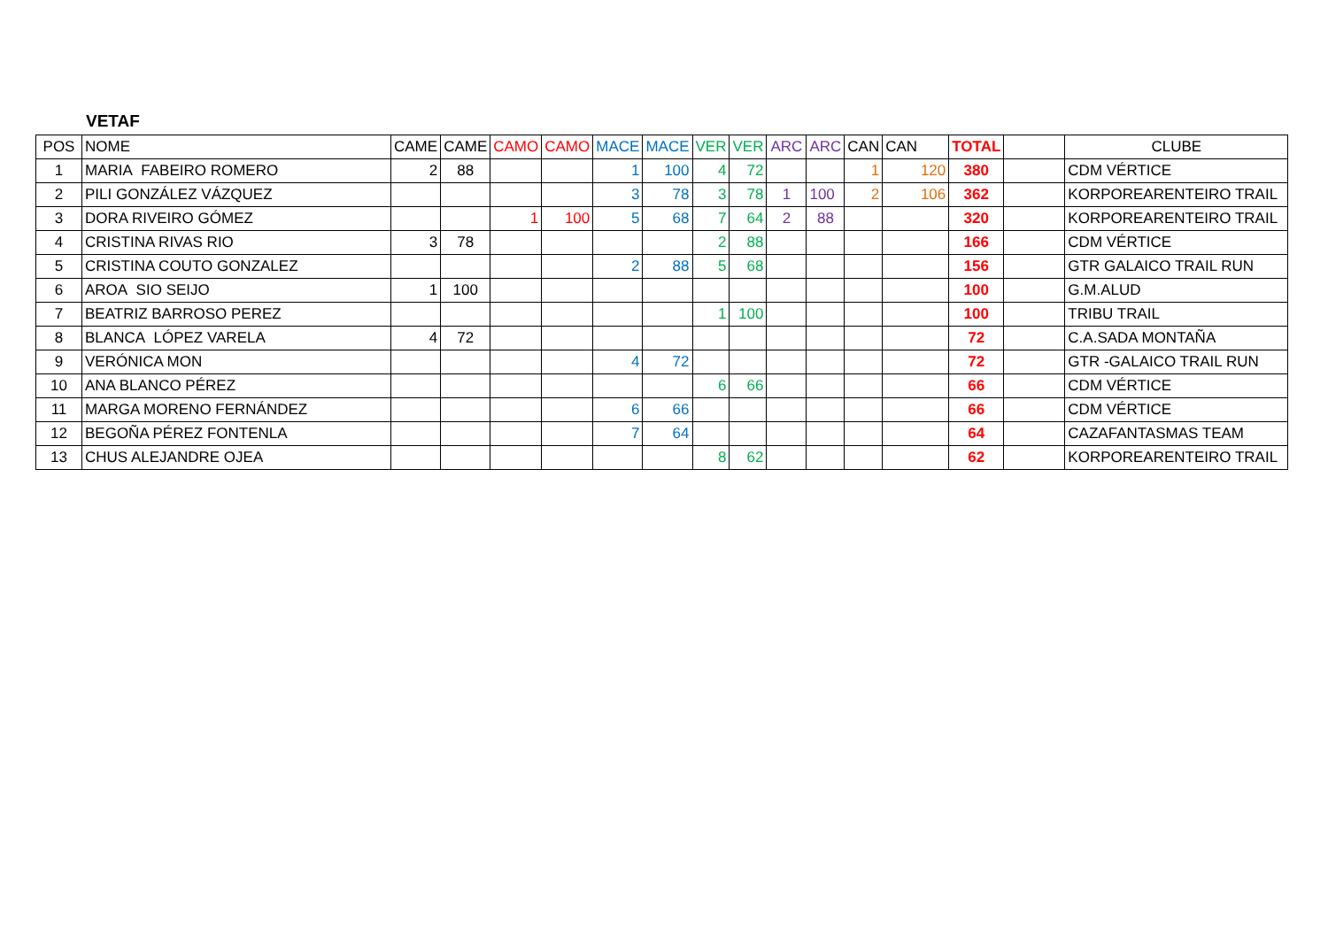VETAF
| POS | NOME | CAME | CAME | CAMO | CAMO | MACE | MACE | VER | VER | ARC | ARC | CAN | CAN | TOTAL | | CLUBE |
| --- | --- | --- | --- | --- | --- | --- | --- | --- | --- | --- | --- | --- | --- | --- | --- | --- |
| 1 | MARIA FABEIRO ROMERO | 2 | 88 | | | 1 | 100 | 4 | 72 | | | 1 | 120 | 380 | | CDM VÉRTICE |
| 2 | PILI GONZÁLEZ VÁZQUEZ | | | | | 3 | 78 | 3 | 78 | 1 | 100 | 2 | 106 | 362 | | KORPOREARENTEIRO TRAIL |
| 3 | DORA RIVEIRO GÓMEZ | | | 1 | 100 | 5 | 68 | 7 | 64 | 2 | 88 | | | 320 | | KORPOREARENTEIRO TRAIL |
| 4 | CRISTINA RIVAS RIO | 3 | 78 | | | | | 2 | 88 | | | | | 166 | | CDM VÉRTICE |
| 5 | CRISTINA COUTO GONZALEZ | | | | | 2 | 88 | 5 | 68 | | | | | 156 | | GTR GALAICO TRAIL RUN |
| 6 | AROA SIO SEIJO | 1 | 100 | | | | | | | | | | | 100 | | G.M.ALUD |
| 7 | BEATRIZ BARROSO PEREZ | | | | | | | 1 | 100 | | | | | 100 | | TRIBU TRAIL |
| 8 | BLANCA LÓPEZ VARELA | 4 | 72 | | | | | | | | | | | 72 | | C.A.SADA MONTAÑA |
| 9 | VERÓNICA MON | | | | | 4 | 72 | | | | | | | 72 | | GTR -GALAICO TRAIL RUN |
| 10 | ANA BLANCO PÉREZ | | | | | | | 6 | 66 | | | | | 66 | | CDM VÉRTICE |
| 11 | MARGA MORENO FERNÁNDEZ | | | | | 6 | 66 | | | | | | | 66 | | CDM VÉRTICE |
| 12 | BEGOÑA PÉREZ FONTENLA | | | | | 7 | 64 | | | | | | | 64 | | CAZAFANTASMAS TEAM |
| 13 | CHUS ALEJANDRE OJEA | | | | | | | 8 | 62 | | | | | 62 | | KORPOREARENTEIRO TRAIL |